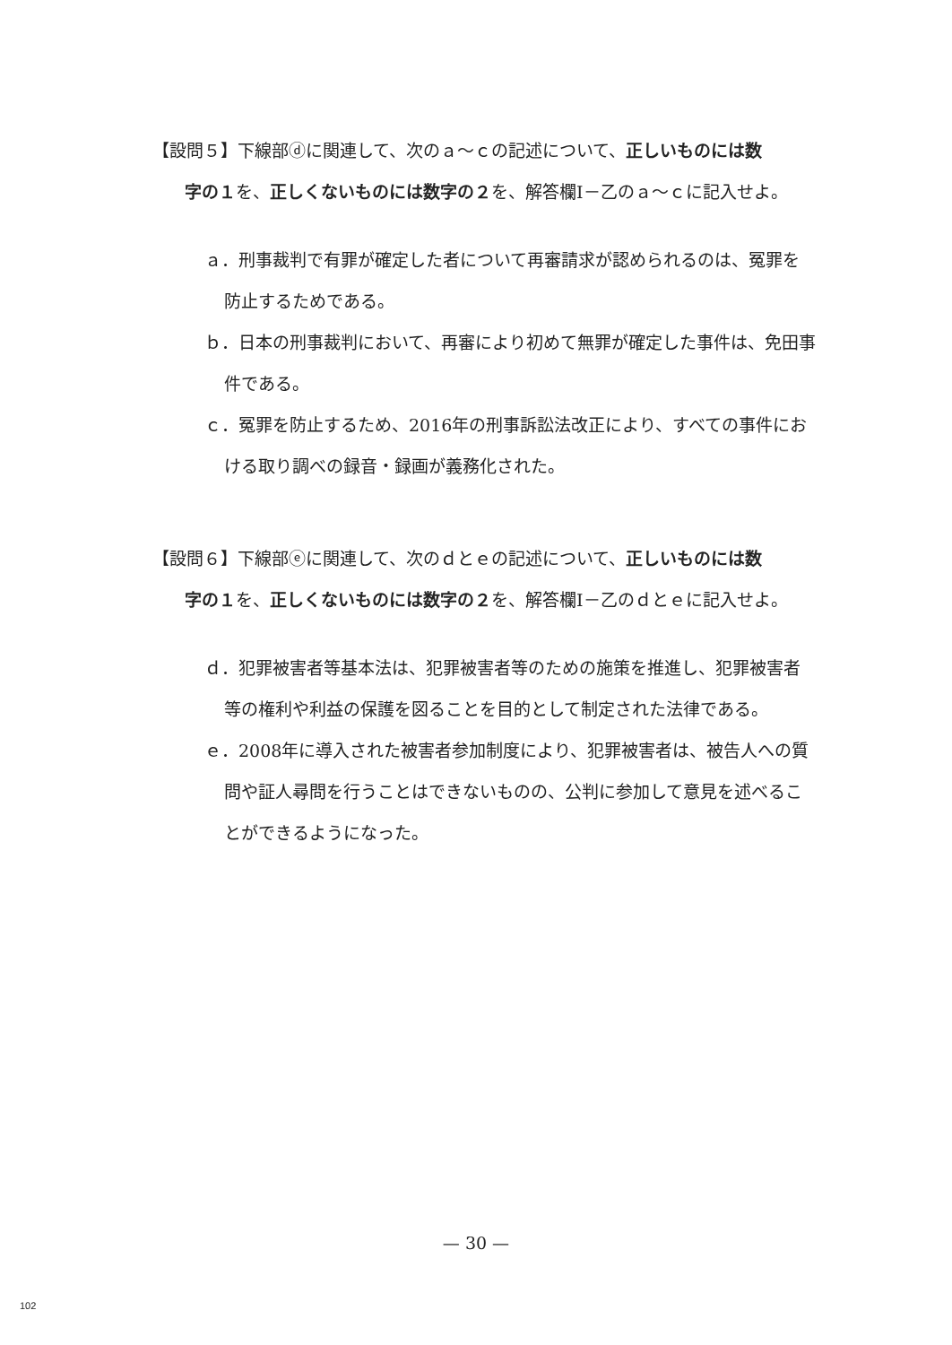【設問５】下線部ⓓに関連して、次のａ～ｃの記述について、正しいものには数
字の１を、正しくないものには数字の２を、解答欄Ⅰ－乙のａ～ｃに記入せよ。
ａ．刑事裁判で有罪が確定した者について再審請求が認められるのは、冤罪を防止するためである。
ｂ．日本の刑事裁判において、再審により初めて無罪が確定した事件は、免田事件である。
ｃ．冤罪を防止するため、2016年の刑事訴訟法改正により、すべての事件における取り調べの録音・録画が義務化された。
【設問６】下線部ⓔに関連して、次のｄとｅの記述について、正しいものには数
字の１を、正しくないものには数字の２を、解答欄Ⅰ－乙のｄとｅに記入せよ。
ｄ．犯罪被害者等基本法は、犯罪被害者等のための施策を推進し、犯罪被害者等の権利や利益の保護を図ることを目的として制定された法律である。
ｅ．2008年に導入された被害者参加制度により、犯罪被害者は、被告人への質問や証人尋問を行うことはできないものの、公判に参加して意見を述べることができるようになった。
— 30 —
102